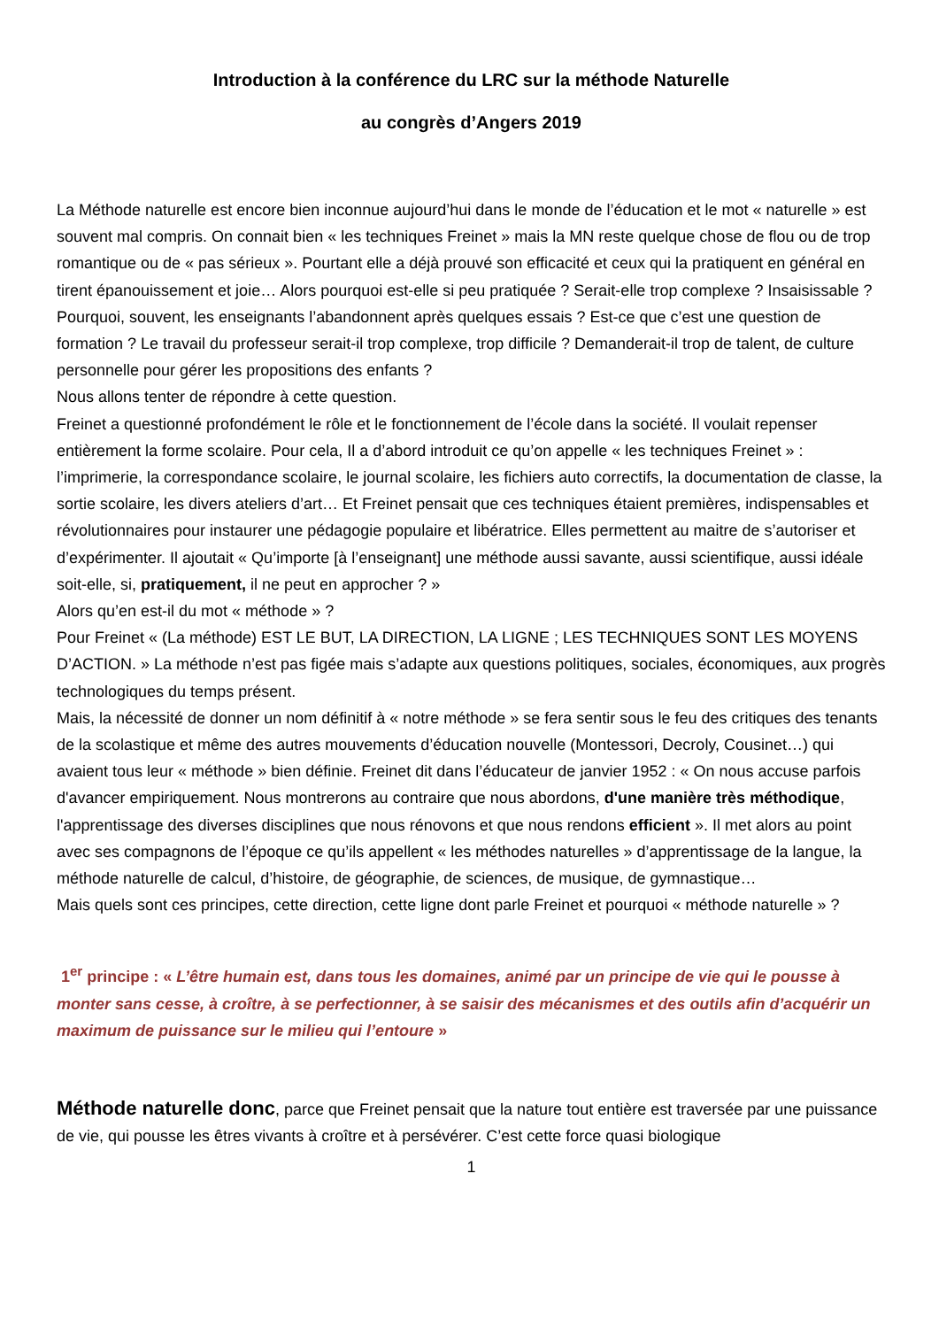Introduction à la conférence du LRC sur la méthode Naturelle
au congrès d’Angers 2019
La Méthode naturelle est encore bien inconnue aujourd’hui dans le monde de l’éducation et le mot « naturelle » est souvent mal compris. On connait bien « les techniques Freinet » mais la MN reste quelque chose de flou ou de trop romantique ou de « pas sérieux ». Pourtant elle a déjà prouvé son efficacité et ceux qui la pratiquent en général en tirent épanouissement et joie… Alors pourquoi est-elle si peu pratiquée ? Serait-elle trop complexe ? Insaisissable ? Pourquoi, souvent, les enseignants l’abandonnent après quelques essais ? Est-ce que c’est une question de formation ? Le travail du professeur serait-il trop complexe, trop difficile ? Demanderait-il trop de talent, de culture personnelle pour gérer les propositions des enfants ?
Nous allons tenter de répondre à cette question.
Freinet a questionné profondément le rôle et le fonctionnement de l’école dans la société. Il voulait repenser entièrement la forme scolaire. Pour cela, Il a d’abord introduit ce qu’on appelle « les techniques Freinet » : l’imprimerie, la correspondance scolaire, le journal scolaire, les fichiers auto correctifs, la documentation de classe, la sortie scolaire, les divers ateliers d’art… Et Freinet pensait que ces techniques étaient premières, indispensables et révolutionnaires pour instaurer une pédagogie populaire et libératrice. Elles permettent au maitre de s’autoriser et d’expérimenter. Il ajoutait « Qu’importe [à l’enseignant] une méthode aussi savante, aussi scientifique, aussi idéale soit-elle, si, pratiquement, il ne peut en approcher ? »
Alors qu’en est-il du mot « méthode » ?
Pour Freinet « (La méthode) EST LE BUT, LA DIRECTION, LA LIGNE ; LES TECHNIQUES SONT LES MOYENS D’ACTION. » La méthode n’est pas figée mais s’adapte aux questions politiques, sociales, économiques, aux progrès technologiques du temps présent.
Mais, la nécessité de donner un nom définitif à « notre méthode » se fera sentir sous le feu des critiques des tenants de la scolastique et même des autres mouvements d’éducation nouvelle (Montessori, Decroly, Cousinet…) qui avaient tous leur « méthode » bien définie. Freinet dit dans l’éducateur de janvier 1952 : « On nous accuse parfois d'avancer empiriquement. Nous montrerons au contraire que nous abordons, d'une manière très méthodique, l'apprentissage des diverses disciplines que nous rénovons et que nous rendons efficient ». Il met alors au point avec ses compagnons de l’époque ce qu’ils appellent « les méthodes naturelles » d’apprentissage de la langue, la méthode naturelle de calcul, d’histoire, de géographie, de sciences, de musique, de gymnastique…
Mais quels sont ces principes, cette direction, cette ligne dont parle Freinet et pourquoi « méthode naturelle » ?
1<sup>er</sup> principe : « L’être humain est, dans tous les domaines, animé par un principe de vie qui le pousse à monter sans cesse, à croître, à se perfectionner, à se saisir des mécanismes et des outils afin d’acquérir un maximum de puissance sur le milieu qui l’entoure »
Méthode naturelle donc, parce que Freinet pensait que la nature tout entière est traversée par une puissance de vie, qui pousse les êtres vivants à croître et à persévérer. C’est cette force quasi biologique
1